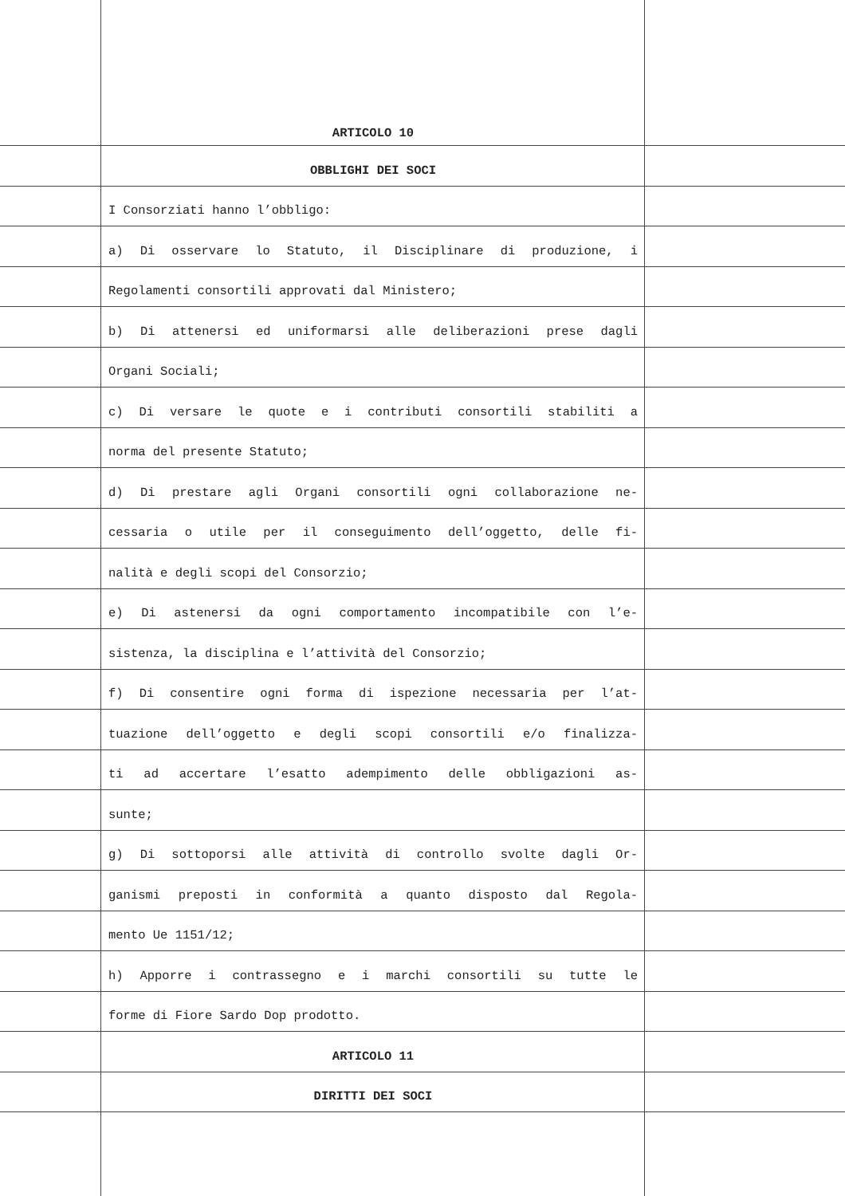ARTICOLO 10
OBBLIGHI DEI SOCI
I Consorziati hanno l’obbligo:
a) Di osservare lo Statuto, il Disciplinare di produzione, i
Regolamenti consortili approvati dal Ministero;
b) Di attenersi ed uniformarsi alle deliberazioni prese dagli
Organi Sociali;
c) Di versare le quote e i contributi consortili stabiliti a
norma del presente Statuto;
d) Di prestare agli Organi consortili ogni collaborazione ne-
cessaria o utile per il conseguimento dell’oggetto, delle fi-
nalità e degli scopi del Consorzio;
e) Di astenersi da ogni comportamento incompatibile con l’e-
sistenza, la disciplina e l’attività del Consorzio;
f) Di consentire ogni forma di ispezione necessaria per l’at-
tuazione dell’oggetto e degli scopi consortili e/o finalizza-
ti ad accertare l’esatto adempimento delle obbligazioni as-
sunte;
g) Di sottoporsi alle attività di controllo svolte dagli Or-
ganismi preposti in conformità a quanto disposto dal Regola-
mento Ue 1151/12;
h) Apporre i contrassegno e i marchi consortili su tutte le
forme di Fiore Sardo Dop prodotto.
ARTICOLO 11
DIRITTI DEI SOCI